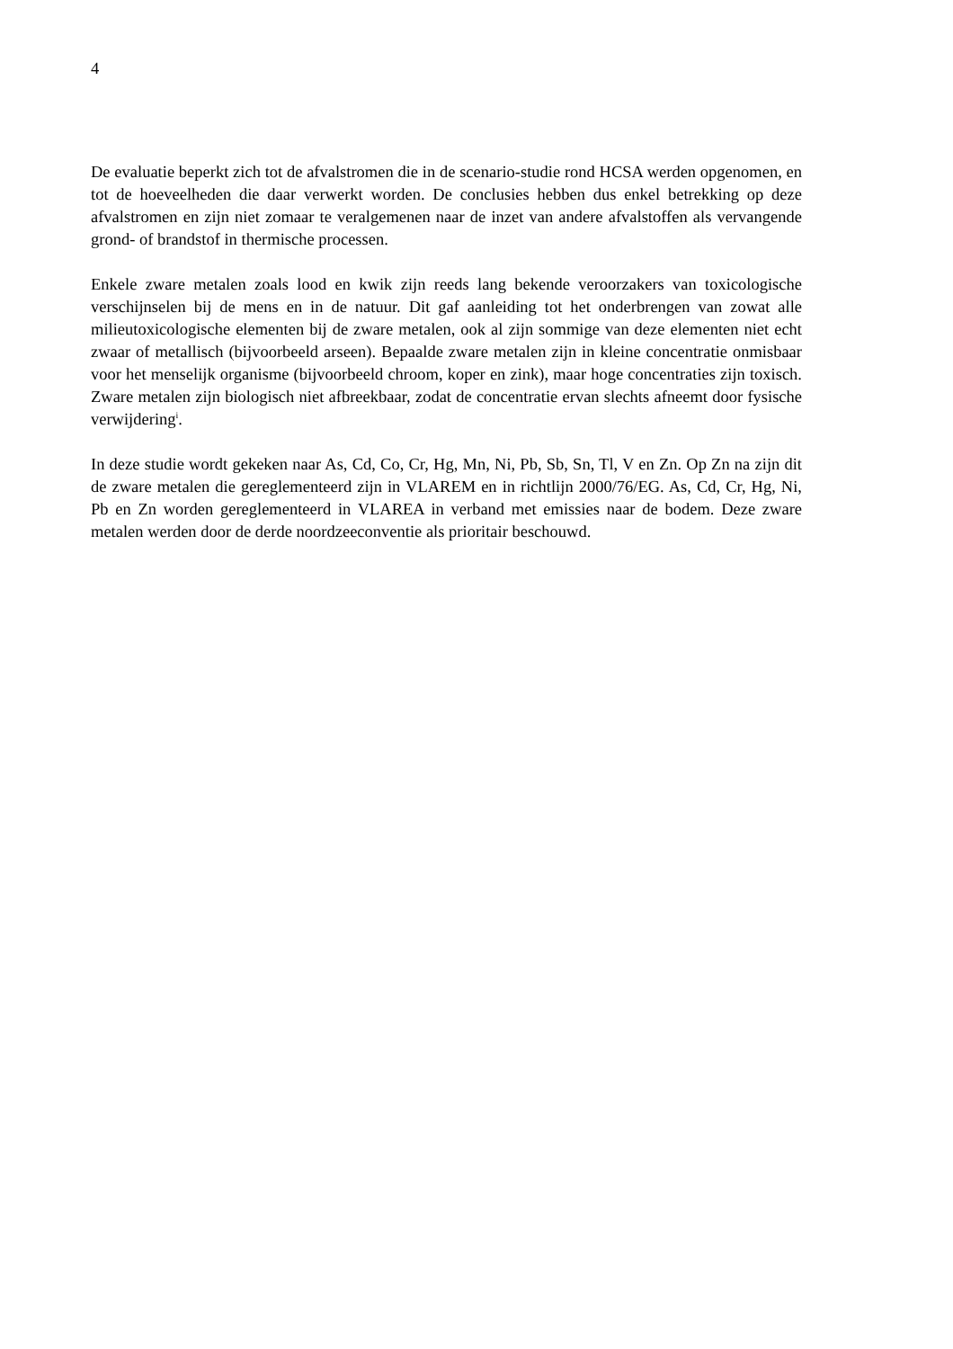4
De evaluatie beperkt zich tot de afvalstromen die in de scenario-studie rond HCSA werden opgenomen, en tot de hoeveelheden die daar verwerkt worden. De conclusies hebben dus enkel betrekking op deze afvalstromen en zijn niet zomaar te veralgemenen naar de inzet van andere afvalstoffen als vervangende grond- of brandstof in thermische processen.
Enkele zware metalen zoals lood en kwik zijn reeds lang bekende veroorzakers van toxicologische verschijnselen bij de mens en in de natuur. Dit gaf aanleiding tot het onderbrengen van zowat alle milieutoxicologische elementen bij de zware metalen, ook al zijn sommige van deze elementen niet echt zwaar of metallisch (bijvoorbeeld arseen). Bepaalde zware metalen zijn in kleine concentratie onmisbaar voor het menselijk organisme (bijvoorbeeld chroom, koper en zink), maar hoge concentraties zijn toxisch. Zware metalen zijn biologisch niet afbreekbaar, zodat de concentratie ervan slechts afneemt door fysische verwijdering<sup>i</sup>.
In deze studie wordt gekeken naar As, Cd, Co, Cr, Hg, Mn, Ni, Pb, Sb, Sn, Tl, V en Zn. Op Zn na zijn dit de zware metalen die gereglementeerd zijn in VLAREM en in richtlijn 2000/76/EG. As, Cd, Cr, Hg, Ni, Pb en Zn worden gereglementeerd in VLAREA in verband met emissies naar de bodem. Deze zware metalen werden door de derde noordzeeconventie als prioritair beschouwd.